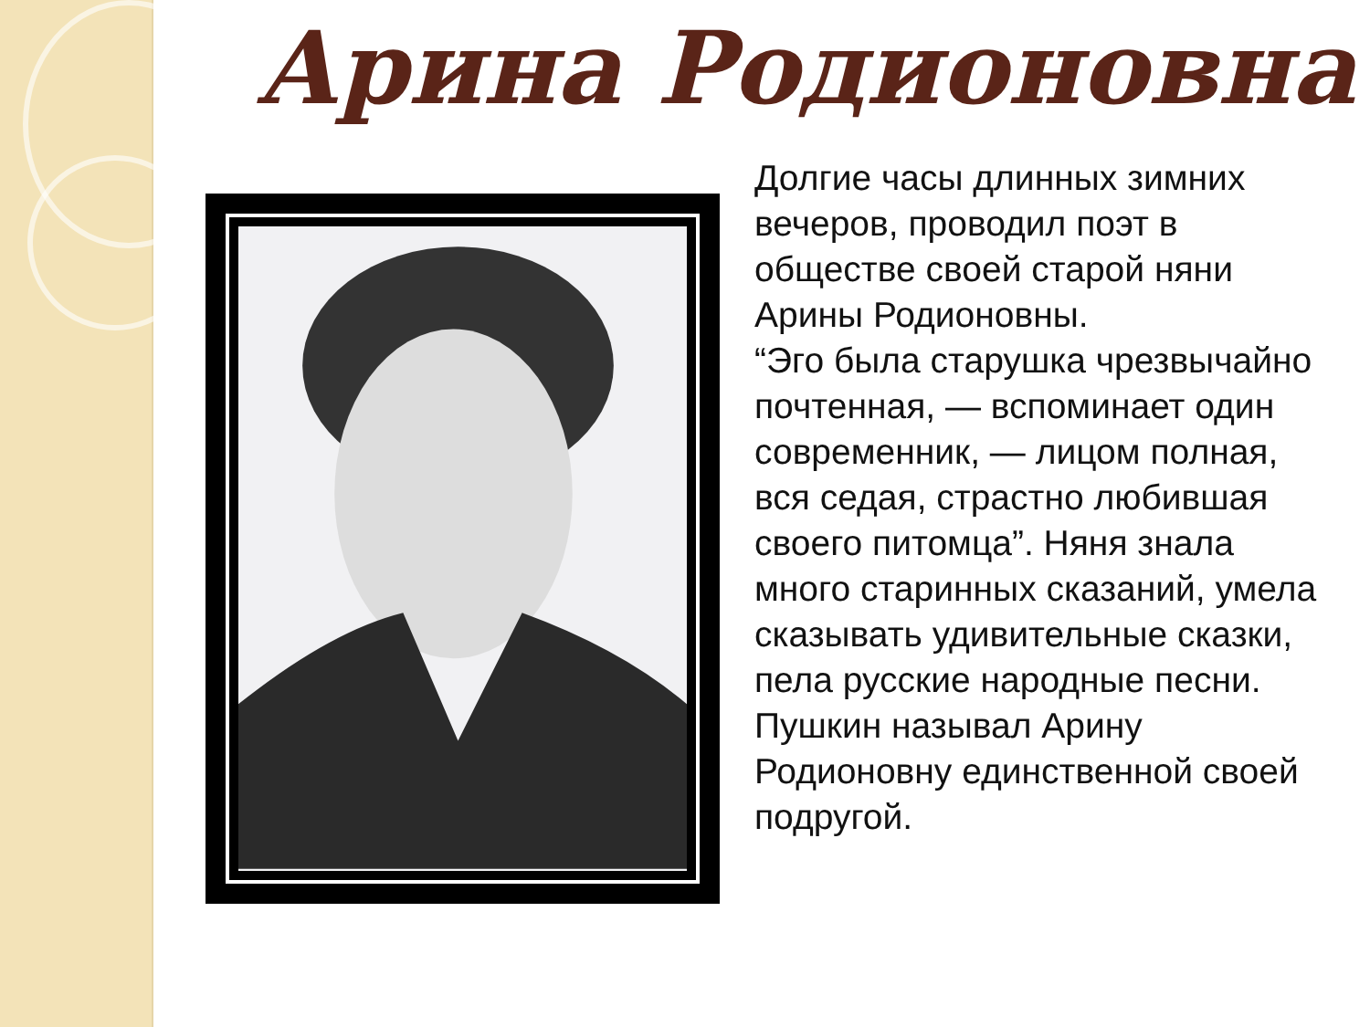Арина Родионовна
Долгие часы длинных зимних вечеров, проводил поэт в обществе своей старой няни Арины Родионовны.
“Эго была старушка чрезвычайно почтенная, — вспоминает один современник, — лицом полная, вся седая, страстно любившая своего питомца”. Няня знала много старинных сказаний, умела сказывать удивительные сказки, пела русские народные песни. Пушкин называл Арину Родионовну единственной своей подругой.